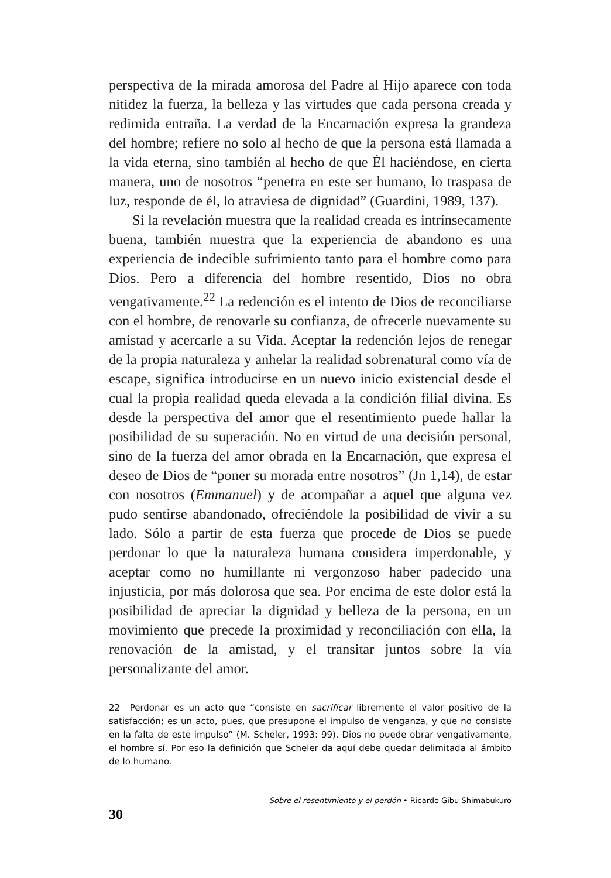perspectiva de la mirada amorosa del Padre al Hijo aparece con toda nitidez la fuerza, la belleza y las virtudes que cada persona creada y redimida entraña. La verdad de la Encarnación expresa la grandeza del hombre; refiere no solo al hecho de que la persona está llamada a la vida eterna, sino también al hecho de que Él haciéndose, en cierta manera, uno de nosotros “penetra en este ser humano, lo traspasa de luz, responde de él, lo atraviesa de dignidad” (Guardini, 1989, 137).
Si la revelación muestra que la realidad creada es intrínsecamente buena, también muestra que la experiencia de abandono es una experiencia de indecible sufrimiento tanto para el hombre como para Dios. Pero a diferencia del hombre resentido, Dios no obra vengativamente.<sup>22</sup> La redención es el intento de Dios de reconciliarse con el hombre, de renovarle su confianza, de ofrecerle nuevamente su amistad y acercarle a su Vida. Aceptar la redención lejos de renegar de la propia naturaleza y anhelar la realidad sobrenatural como vía de escape, significa introducirse en un nuevo inicio existencial desde el cual la propia realidad queda elevada a la condición filial divina. Es desde la perspectiva del amor que el resentimiento puede hallar la posibilidad de su superación. No en virtud de una decisión personal, sino de la fuerza del amor obrada en la Encarnación, que expresa el deseo de Dios de “poner su morada entre nosotros” (Jn 1,14), de estar con nosotros (Emmanuel) y de acompañar a aquel que alguna vez pudo sentirse abandonado, ofreciéndole la posibilidad de vivir a su lado. Sólo a partir de esta fuerza que procede de Dios se puede perdonar lo que la naturaleza humana considera imperdonable, y aceptar como no humillante ni vergonzoso haber padecido una injusticia, por más dolorosa que sea. Por encima de este dolor está la posibilidad de apreciar la dignidad y belleza de la persona, en un movimiento que precede la proximidad y reconciliación con ella, la renovación de la amistad, y el transitar juntos sobre la vía personalizante del amor.
22 Perdonar es un acto que “consiste en sacrificar libremente el valor positivo de la satisfacción; es un acto, pues, que presupone el impulso de venganza, y que no consiste en la falta de este impulso” (M. Scheler, 1993: 99). Dios no puede obrar vengativamente, el hombre sí. Por eso la definición que Scheler da aquí debe quedar delimitada al ámbito de lo humano.
30 Sobre el resentimiento y el perdón • Ricardo Gibu Shimabukuro